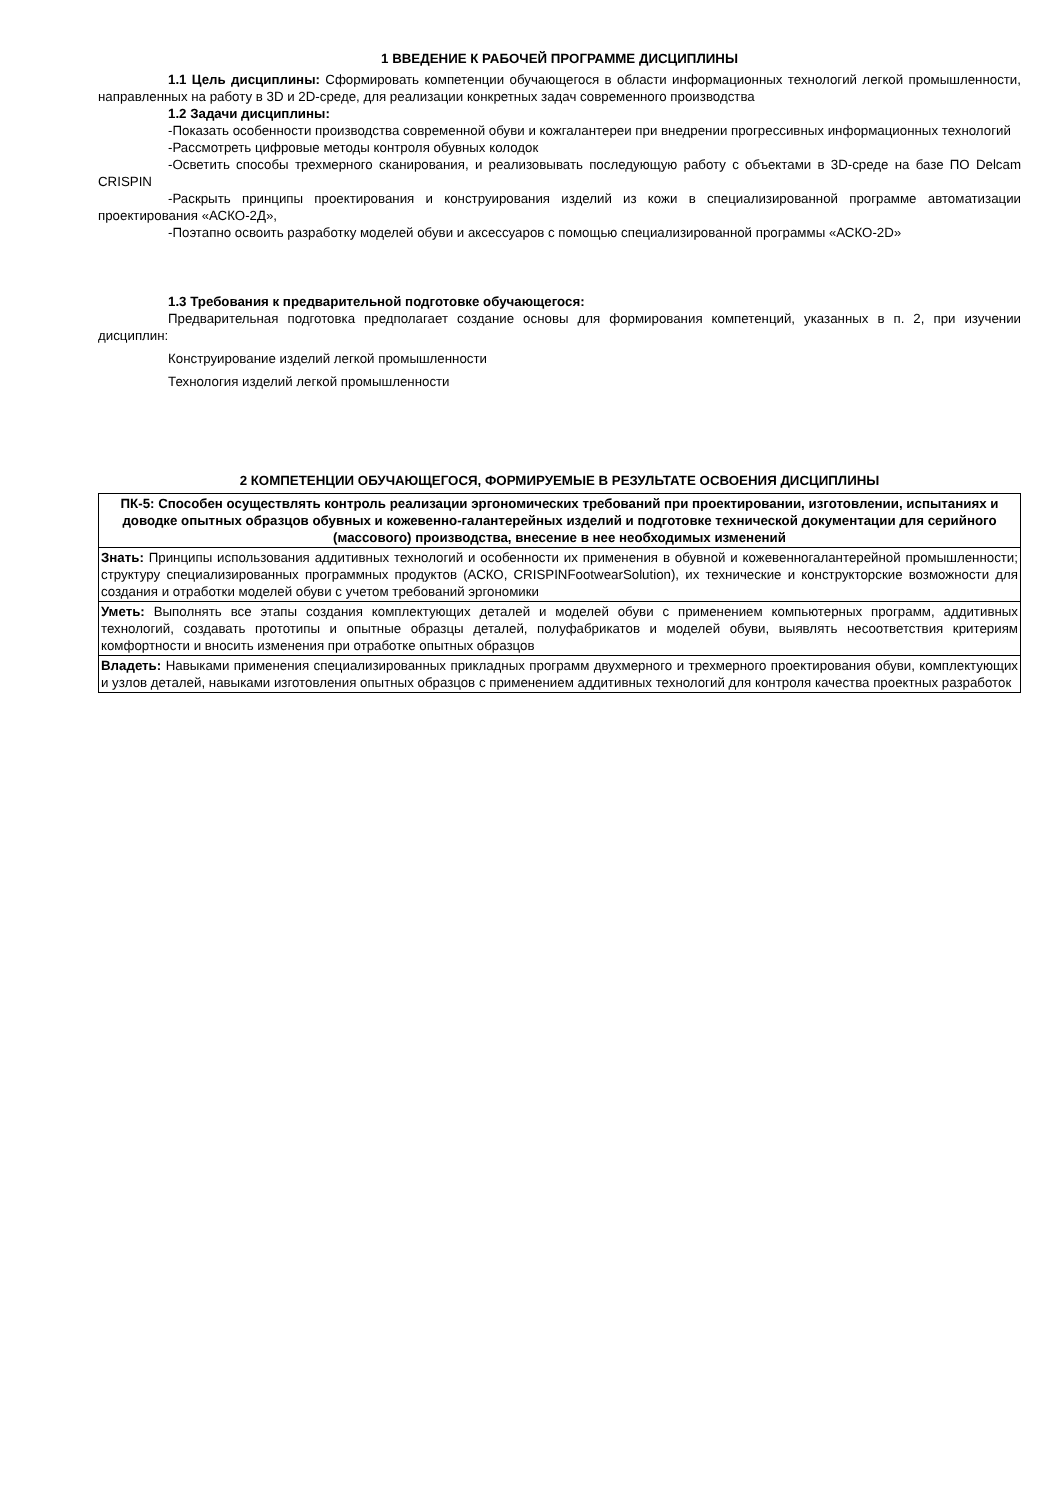1 ВВЕДЕНИЕ К РАБОЧЕЙ ПРОГРАММЕ ДИСЦИПЛИНЫ
1.1 Цель дисциплины: Сформировать компетенции обучающегося в области информационных технологий легкой промышленности, направленных на работу в 3D и 2D-среде, для реализации конкретных задач современного производства
1.2 Задачи дисциплины:
-Показать особенности производства современной обуви и кожгалантереи при внедрении прогрессивных информационных технологий
-Рассмотреть цифровые методы контроля обувных колодок
-Осветить способы трехмерного сканирования, и реализовывать последующую работу с объектами в 3D-среде на базе ПО Delcam CRISPIN
-Раскрыть принципы проектирования и конструирования изделий из кожи в специализированной программе автоматизации проектирования «АСКО-2Д»,
-Поэтапно освоить разработку моделей обуви и аксессуаров с помощью специализированной программы «АСКО-2D»
1.3 Требования к предварительной подготовке обучающегося:
Предварительная подготовка предполагает создание основы для формирования компетенций, указанных в п. 2, при изучении дисциплин:
Конструирование изделий легкой промышленности
Технология изделий легкой промышленности
2 КОМПЕТЕНЦИИ ОБУЧАЮЩЕГОСЯ, ФОРМИРУЕМЫЕ В РЕЗУЛЬТАТЕ ОСВОЕНИЯ ДИСЦИПЛИНЫ
| ПК-5: Способен осуществлять контроль реализации эргономических требований при проектировании, изготовлении, испытаниях и доводке опытных образцов обувных и кожевенно-галантерейных изделий и подготовке технической документации для серийного (массового) производства, внесение в нее необходимых изменений |
| Знать: Принципы использования аддитивных технологий и особенности их применения в обувной и кожевенногалантерейной промышленности; структуру специализированных программных продуктов (АСКО, CRISPINFootwearSolution), их технические и конструкторские возможности для создания и отработки моделей обуви с учетом требований эргономики |
| Уметь: Выполнять все этапы создания комплектующих деталей и моделей обуви с применением компьютерных программ, аддитивных технологий, создавать прототипы и опытные образцы деталей, полуфабрикатов и моделей обуви, выявлять несоответствия критериям комфортности и вносить изменения при отработке опытных образцов |
| Владеть: Навыками применения специализированных прикладных программ двухмерного и трехмерного проектирования обуви, комплектующих и узлов деталей, навыками изготовления опытных образцов с применением аддитивных технологий для контроля качества проектных разработок |